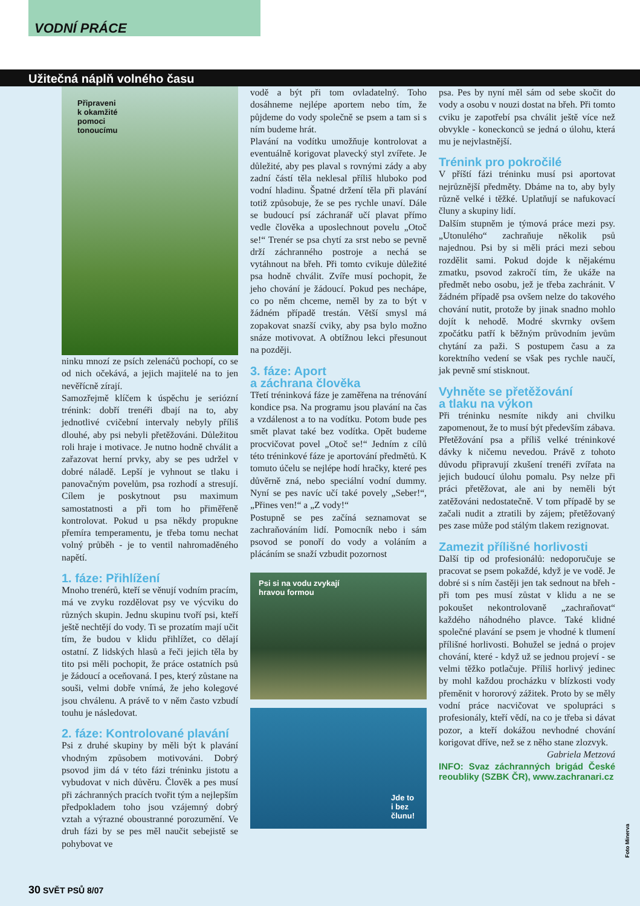VODNÍ PRÁCE
Užitečná náplň volného času
Připraveni
k okamžité
pomoci
tonoucímu
ninku mnozí ze psích zelenáčů pochopí, co se od nich očekává, a jejich majitelé na to jen nevěřícně zírají.
Samozřejmě klíčem k úspěchu je seriózní trénink: dobří trenéři dbají na to, aby jednotlivé cvičební intervaly nebyly příliš dlouhé, aby psi nebyli přetěžováni. Důležitou roli hraje i motivace. Je nutno hodně chválit a zařazovat herní prvky, aby se pes udržel v dobré náladě. Lepší je vyhnout se tlaku i panovačným povelům, psa rozhodí a stresují. Cílem je poskytnout psu maximum samostatnosti a při tom ho přiměřeně kontrolovat. Pokud u psa někdy propukne přemíra temperamentu, je třeba tomu nechat volný průběh - je to ventil nahromaděného napětí.
1. fáze: Přihlížení
Mnoho trenérů, kteří se věnují vodním pracím, má ve zvyku rozdělovat psy ve výcviku do různých skupin. Jednu skupinu tvoří psi, kteří ještě nechtějí do vody. Ti se prozatím mají učit tím, že budou v klidu přihlížet, co dělají ostatní. Z lidských hlasů a řeči jejich těla by tito psi měli pochopit, že práce ostatních psů je žádoucí a oceňovaná. I pes, který zůstane na souši, velmi dobře vnímá, že jeho kolegové jsou chválenu. A právě to v něm často vzbudí touhu je následovat.
2. fáze: Kontrolované plavání
Psi z druhé skupiny by měli být k plavání vhodným způsobem motivováni. Dobrý psovod jim dá v této fázi tréninku jistotu a vybudovat v nich důvěru. Člověk a pes musí při záchranných pracích tvořit tým a nejlepším předpokladem toho jsou vzájemný dobrý vztah a výrazné oboustranné porozumění. Ve druh fázi by se pes měl naučit sebejistě se pohybovat ve
vodě a být při tom ovladatelný. Toho dosáhneme nejlépe aportem nebo tím, že půjdeme do vody společně se psem a tam si s ním budeme hrát.
Plavání na vodítku umožňuje kontrolovat a eventuálně korigovat plavecký styl zvířete. Je důležité, aby pes plaval s rovnými zády a aby zadní částí těla neklesal příliš hluboko pod vodní hladinu. Špatné držení těla při plavání totiž způsobuje, že se pes rychle unaví. Dále se budoucí psí záchranář učí plavat přímo vedle člověka a uposlechnout povelu „Otoč se!“ Trenér se psa chytí za srst nebo se pevně drží záchranného postroje a nechá se vytáhnout na břeh. Při tomto cvikuje důležité psa hodně chválit. Zvíře musí pochopit, že jeho chování je žádoucí. Pokud pes nechápe, co po něm chceme, neměl by za to být v žádném případě trestán. Větší smysl má zopakovat snazší cviky, aby psa bylo možno snáze motivovat. A obtížnou lekci přesunout na později.
3. fáze: Aport
a záchrana člověka
Třetí tréninková fáze je zaměřena na trénování kondice psa. Na programu jsou plavání na čas a vzdálenost a to na vodítku. Potom bude pes smět plavat také bez vodítka. Opět budeme procvičovat povel „Otoč se!“ Jedním z cílů této tréninkové fáze je aportování předmětů. K tomuto účelu se nejlépe hodí hračky, které pes důvěrně zná, nebo speciální vodní dummy. Nyní se pes navíc učí také povely „Seber!“, „Přines ven!“ a „Z vody!“
Postupně se pes začíná seznamovat se zachraňováním lidí. Pomocník nebo i sám psovod se ponoří do vody a voláním a plácáním se snaží vzbudit pozornost
Psi si na vodu zvykají
hravou formou
Jde to
i bez
člunu!
psa. Pes by nyní měl sám od sebe skočit do vody a osobu v nouzi dostat na břeh. Při tomto cviku je zapotřebí psa chválit ještě více než obvykle - koneckonců se jedná o úlohu, která mu je nejvlastnější.
Trénink pro pokročilé
V příští fázi tréninku musí psi aportovat nejrůznější předměty. Dbáme na to, aby byly různě velké i těžké. Uplatňují se nafukovací čluny a skupiny lidí.
Dalším stupněm je týmová práce mezi psy. „Utonulého“ zachraňuje několik psů najednou. Psi by si měli práci mezi sebou rozdělit sami. Pokud dojde k nějakému zmatku, psovod zakročí tím, že ukáže na předmět nebo osobu, jež je třeba zachránit. V žádném případě psa ovšem nelze do takového chování nutit, protože by jinak snadno mohlo dojít k nehodě. Modré skvrnky ovšem zpočátku patří k běžným průvodním jevům chytání za paži. S postupem času a za korektního vedení se však pes rychle naučí, jak pevně smí stisknout.
Vyhněte se přetěžování
a tlaku na výkon
Při tréninku nesmíte nikdy ani chvilku zapomenout, že to musí být především zábava. Přetěžování psa a příliš velké tréninkové dávky k ničemu nevedou. Právě z tohoto důvodu připravují zkušení trenéři zvířata na jejich budoucí úlohu pomalu. Psy nelze při práci přetěžovat, ale ani by neměli být zatěžováni nedostatečně. V tom případě by se začali nudit a ztratili by zájem; přetěžovaný pes zase může pod stálým tlakem rezignovat.
Zamezit přílišné horlivosti
Další tip od profesionálů: nedoporučuje se pracovat se psem pokaždé, když je ve vodě. Je dobré si s ním častěji jen tak sednout na břeh - při tom pes musí zůstat v klidu a ne se pokoušet nekontrolovaně „zachraňovat“ každého náhodného plavce. Také klidné společné plavání se psem je vhodné k tlumení přílišné horlivosti. Bohužel se jedná o projev chování, které - když už se jednou projeví - se velmi těžko potlačuje. Příliš horlivý jedinec by mohl každou procházku v blízkosti vody přeměnit v hororový zážitek. Proto by se měly vodní práce nacvičovat ve spolupráci s profesionály, kteří vědí, na co je třeba si dávat pozor, a kteří dokážou nevhodné chování korigovat dříve, než se z něho stane zlozvyk.
Gabriela Metzová
INFO: Svaz záchranných brigád České reoubliky (SZBK ČR), www.zachranari.cz
Foto Minerva
30 SVĚT PSŮ 8/07